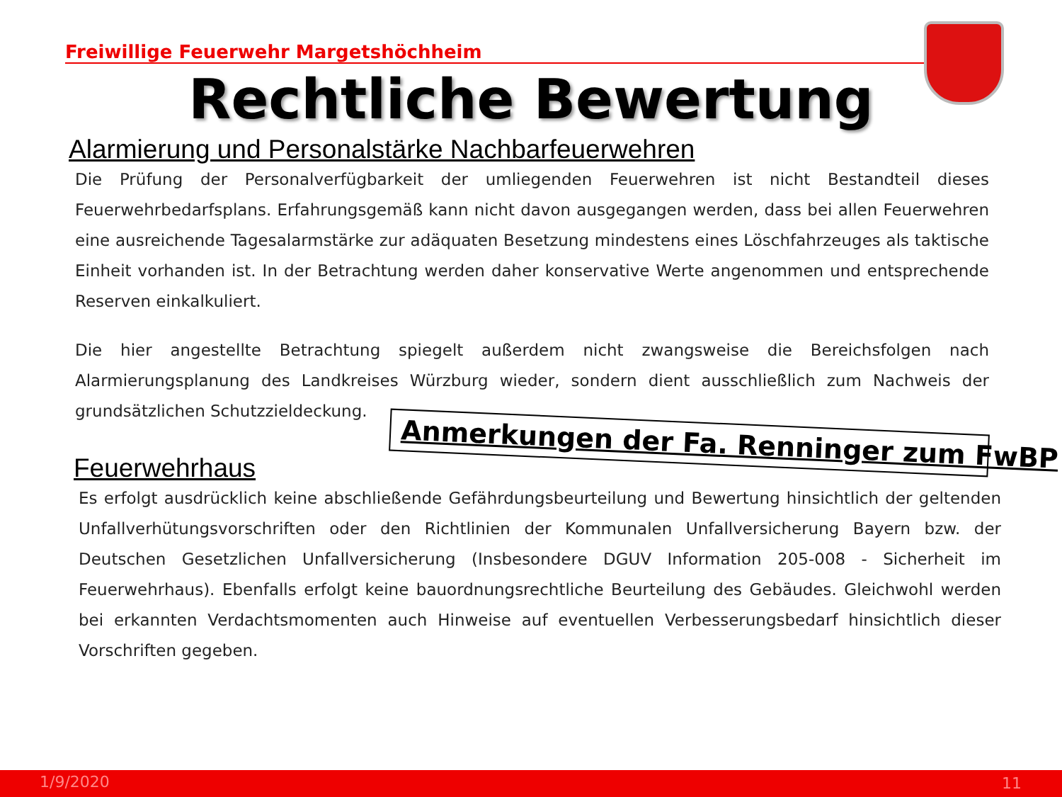Freiwillige Feuerwehr Margetshöchheim
Rechtliche Bewertung
Alarmierung und Personalstärke Nachbarfeuerwehren
Die Prüfung der Personalverfügbarkeit der umliegenden Feuerwehren ist nicht Bestandteil dieses Feuerwehrbedarfsplans. Erfahrungsgemäß kann nicht davon ausgegangen werden, dass bei allen Feuerwehren eine ausreichende Tagesalarmstärke zur adäquaten Besetzung mindestens eines Löschfahrzeuges als taktische Einheit vorhanden ist. In der Betrachtung werden daher konservative Werte angenommen und entsprechende Reserven einkalkuliert.
Die hier angestellte Betrachtung spiegelt außerdem nicht zwangsweise die Bereichsfolgen nach Alarmierungsplanung des Landkreises Würzburg wieder, sondern dient ausschließlich zum Nachweis der grundsätzlichen Schutzzieldeckung.
Anmerkungen der Fa. Renninger zum FwBP
Feuerwehrhaus
Es erfolgt ausdrücklich keine abschließende Gefährdungsbeurteilung und Bewertung hinsichtlich der geltenden Unfallverhütungsvorschriften oder den Richtlinien der Kommunalen Unfallversicherung Bayern bzw. der Deutschen Gesetzlichen Unfallversicherung (Insbesondere DGUV Information 205-008 - Sicherheit im Feuerwehrhaus). Ebenfalls erfolgt keine bauordnungsrechtliche Beurteilung des Gebäudes. Gleichwohl werden bei erkannten Verdachtsmomenten auch Hinweise auf eventuellen Verbesserungsbedarf hinsichtlich dieser Vorschriften gegeben.
1/9/2020 11